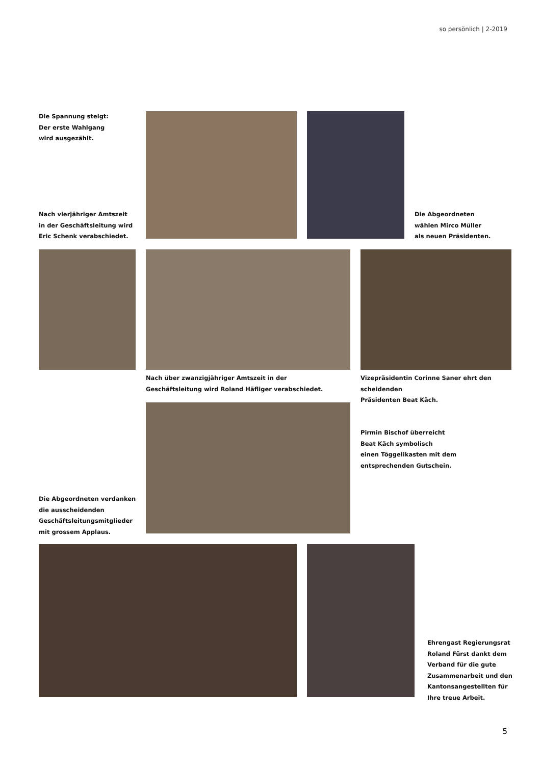so persönlich | 2-2019
Die Spannung steigt:
Der erste Wahlgang
wird ausgezählt.
Nach vierjähriger Amtszeit
in der Geschäftsleitung wird
Eric Schenk verabschiedet.
Die Abgeordneten
wählen Mirco Müller
als neuen Präsidenten.
Nach über zwanzigjähriger Amtszeit in der
Geschäftsleitung wird Roland Häfliger verabschiedet.
Vizepräsidentin Corinne Saner ehrt den scheidenden
Präsidenten Beat Käch.
Pirmin Bischof überreicht
Beat Käch symbolisch
einen Töggelikasten mit dem
entsprechenden Gutschein.
Die Abgeordneten verdanken
die ausscheidenden
Geschäftsleitungsmitglieder
mit grossem Applaus.
Ehrengast Regierungsrat
Roland Fürst dankt dem
Verband für die gute
Zusammenarbeit und den
Kantonsangestellten für
Ihre treue Arbeit.
5